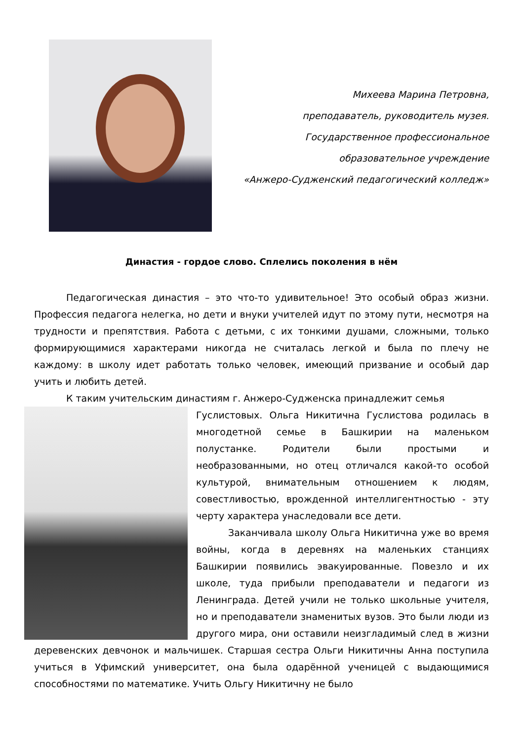Михеева Марина Петровна,
преподаватель, руководитель музея.
Государственное профессиональное
образовательное учреждение
«Анжеро-Судженский педагогический колледж»
Династия - гордое слово. Сплелись поколения в нём
Педагогическая династия – это что-то удивительное! Это особый образ жизни. Профессия педагога нелегка, но дети и внуки учителей идут по этому пути, несмотря на трудности и препятствия. Работа с детьми, с их тонкими душами, сложными, только формирующимися характерами никогда не считалась легкой и была по плечу не каждому: в школу идет работать только человек, имеющий призвание и особый дар учить и любить детей.
К таким учительским династиям г. Анжеро-Судженска принадлежит семья
Гуслистовых. Ольга Никитична Гуслистова родилась в многодетной семье в Башкирии на маленьком полустанке. Родители были простыми и необразованными, но отец отличался какой-то особой культурой, внимательным отношением к людям, совестливостью, врожденной интеллигентностью - эту черту характера унаследовали все дети.
Заканчивала школу Ольга Никитична уже во время войны, когда в деревнях на маленьких станциях Башкирии появились эвакуированные. Повезло и их школе, туда прибыли преподаватели и педагоги из Ленинграда. Детей учили не только школьные учителя, но и преподаватели знаменитых вузов. Это были люди из другого мира, они оставили неизгладимый след в жизни деревенских девчонок и мальчишек. Старшая сестра Ольги Никитичны Анна поступила учиться в Уфимский университет, она была одарённой ученицей с выдающимися способностями по математике. Учить Ольгу Никитичну не было